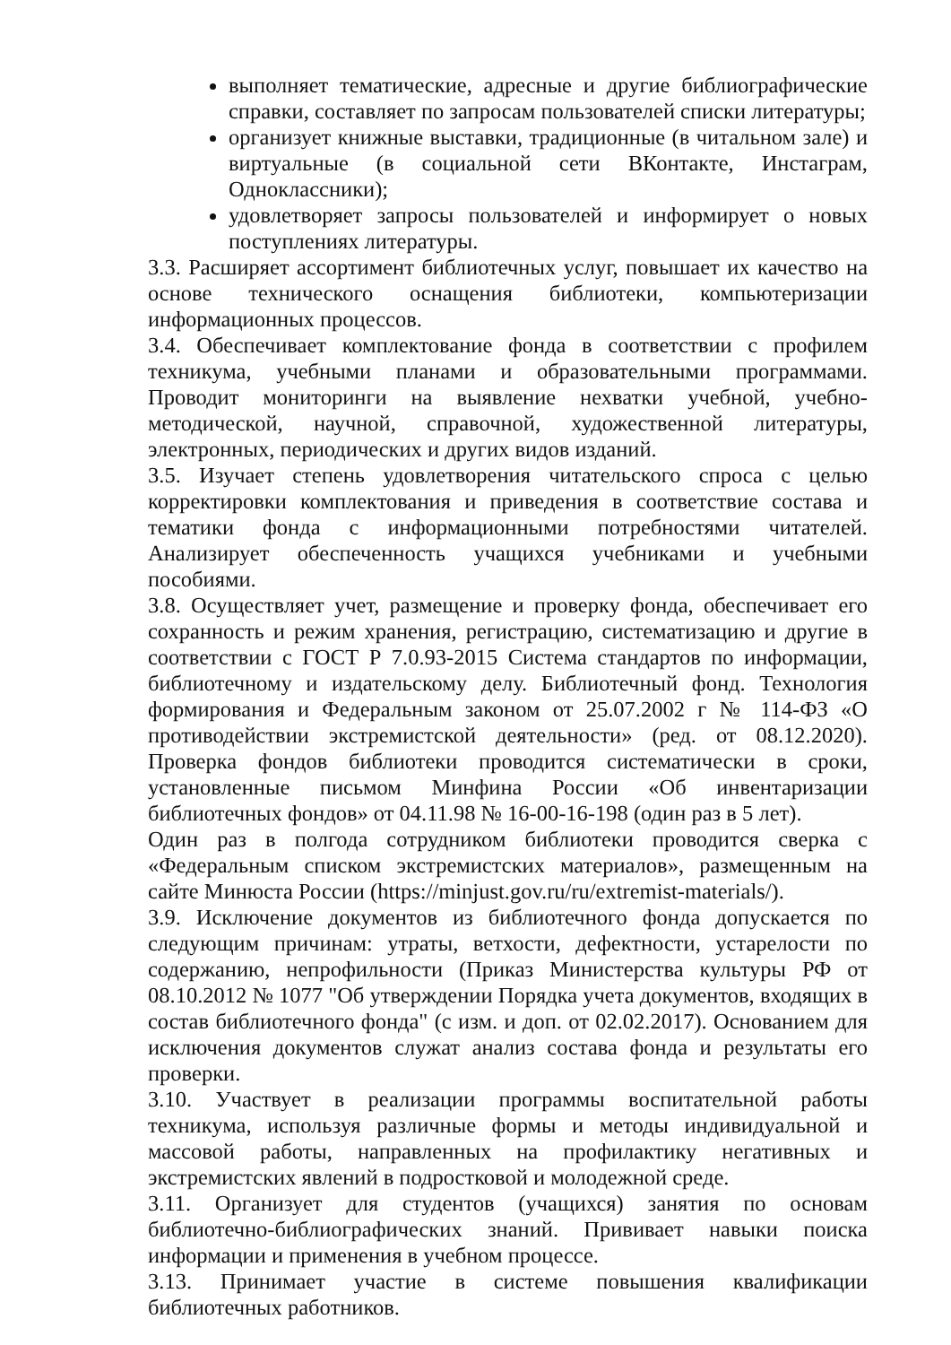выполняет тематические, адресные и другие библиографические справки, составляет по запросам пользователей списки литературы;
организует книжные выставки, традиционные (в читальном зале) и виртуальные (в социальной сети ВКонтакте, Инстаграм, Одноклассники);
удовлетворяет запросы пользователей и информирует о новых поступлениях литературы.
3.3. Расширяет ассортимент библиотечных услуг, повышает их качество на основе технического оснащения библиотеки, компьютеризации информационных процессов.
3.4. Обеспечивает комплектование фонда в соответствии с профилем техникума, учебными планами и образовательными программами. Проводит мониторинги на выявление нехватки учебной, учебно-методической, научной, справочной, художественной литературы, электронных, периодических и других видов изданий.
3.5. Изучает степень удовлетворения читательского спроса с целью корректировки комплектования и приведения в соответствие состава и тематики фонда с информационными потребностями читателей. Анализирует обеспеченность учащихся учебниками и учебными пособиями.
3.8. Осуществляет учет, размещение и проверку фонда, обеспечивает его сохранность и режим хранения, регистрацию, систематизацию и другие в соответствии с ГОСТ Р 7.0.93-2015 Система стандартов по информации, библиотечному и издательскому делу. Библиотечный фонд. Технология формирования и Федеральным законом от 25.07.2002 г № 114-ФЗ «О противодействии экстремистской деятельности» (ред. от 08.12.2020). Проверка фондов библиотеки проводится систематически в сроки, установленные письмом Минфина России «Об инвентаризации библиотечных фондов» от 04.11.98 № 16-00-16-198 (один раз в 5 лет).
Один раз в полгода сотрудником библиотеки проводится сверка с «Федеральным списком экстремистских материалов», размещенным на сайте Минюста России (https://minjust.gov.ru/ru/extremist-materials/).
3.9. Исключение документов из библиотечного фонда допускается по следующим причинам: утраты, ветхости, дефектности, устарелости по содержанию, непрофильности (Приказ Министерства культуры РФ от 08.10.2012 № 1077 "Об утверждении Порядка учета документов, входящих в состав библиотечного фонда" (с изм. и доп. от 02.02.2017). Основанием для исключения документов служат анализ состава фонда и результаты его проверки.
3.10. Участвует в реализации программы воспитательной работы техникума, используя различные формы и методы индивидуальной и массовой работы, направленных на профилактику негативных и экстремистских явлений в подростковой и молодежной среде.
3.11. Организует для студентов (учащихся) занятия по основам библиотечно-библиографических знаний. Прививает навыки поиска информации и применения в учебном процессе.
3.13. Принимает участие в системе повышения квалификации библиотечных работников.